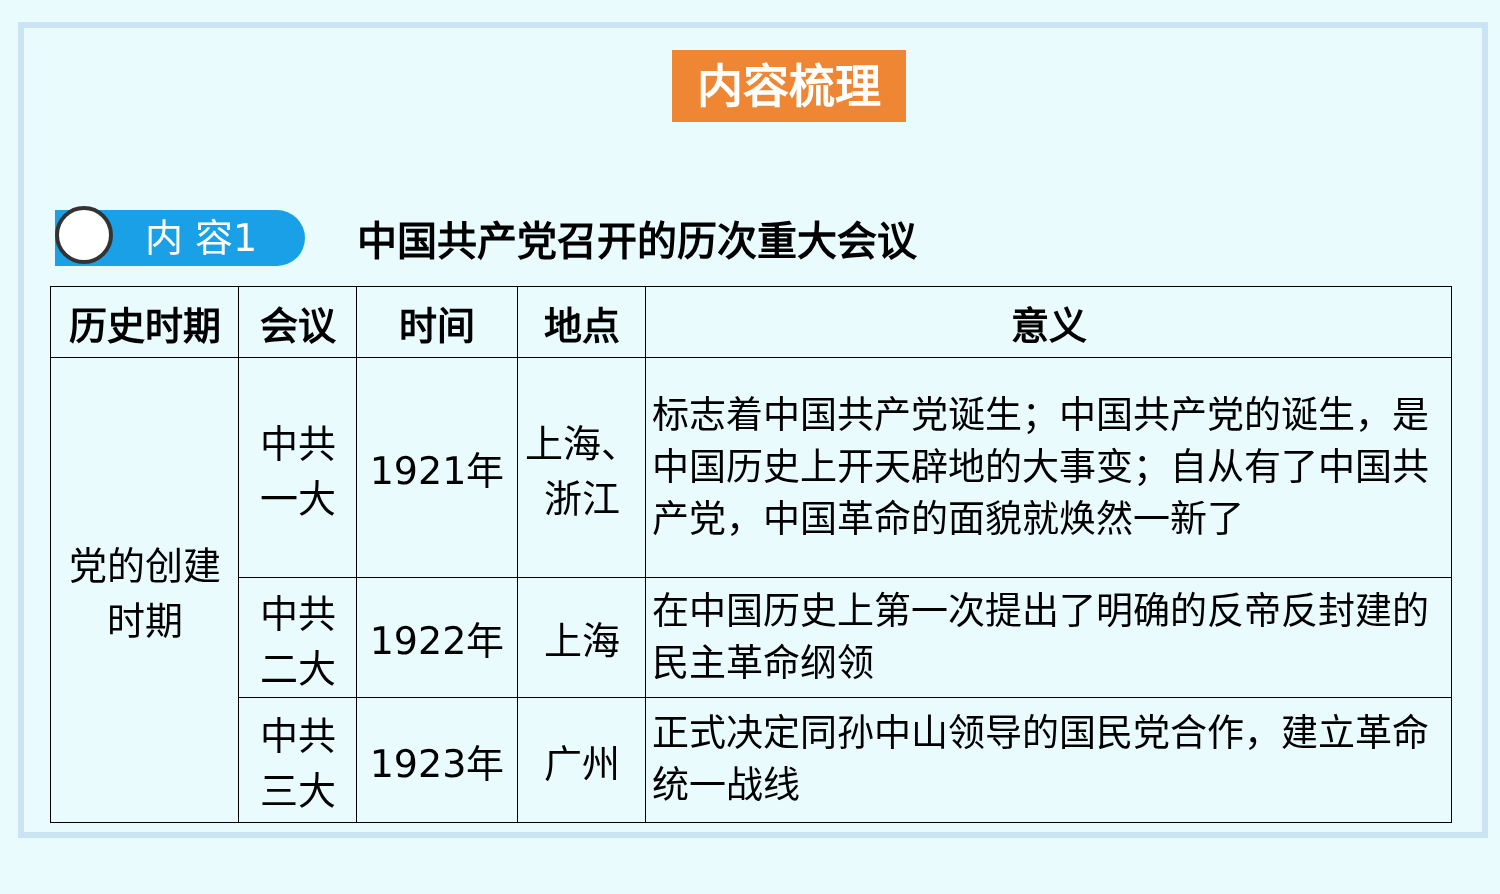内容梳理
内 容1
中国共产党召开的历次重大会议
| 历史时期 | 会议 | 时间 | 地点 | 意义 |
| --- | --- | --- | --- | --- |
| 党的创建 时期 | 中共 一大 | 1921年 | 上海、 浙江 | 标志着中国共产党诞生；中国共产党的诞生，是中国历史上开天辟地的大事变；自从有了中国共产党，中国革命的面貌就焕然一新了 |
| | 中共 二大 | 1922年 | 上海 | 在中国历史上第一次提出了明确的反帝反封建的民主革命纲领 |
| | 中共 三大 | 1923年 | 广州 | 正式决定同孙中山领导的国民党合作，建立革命统一战线 |